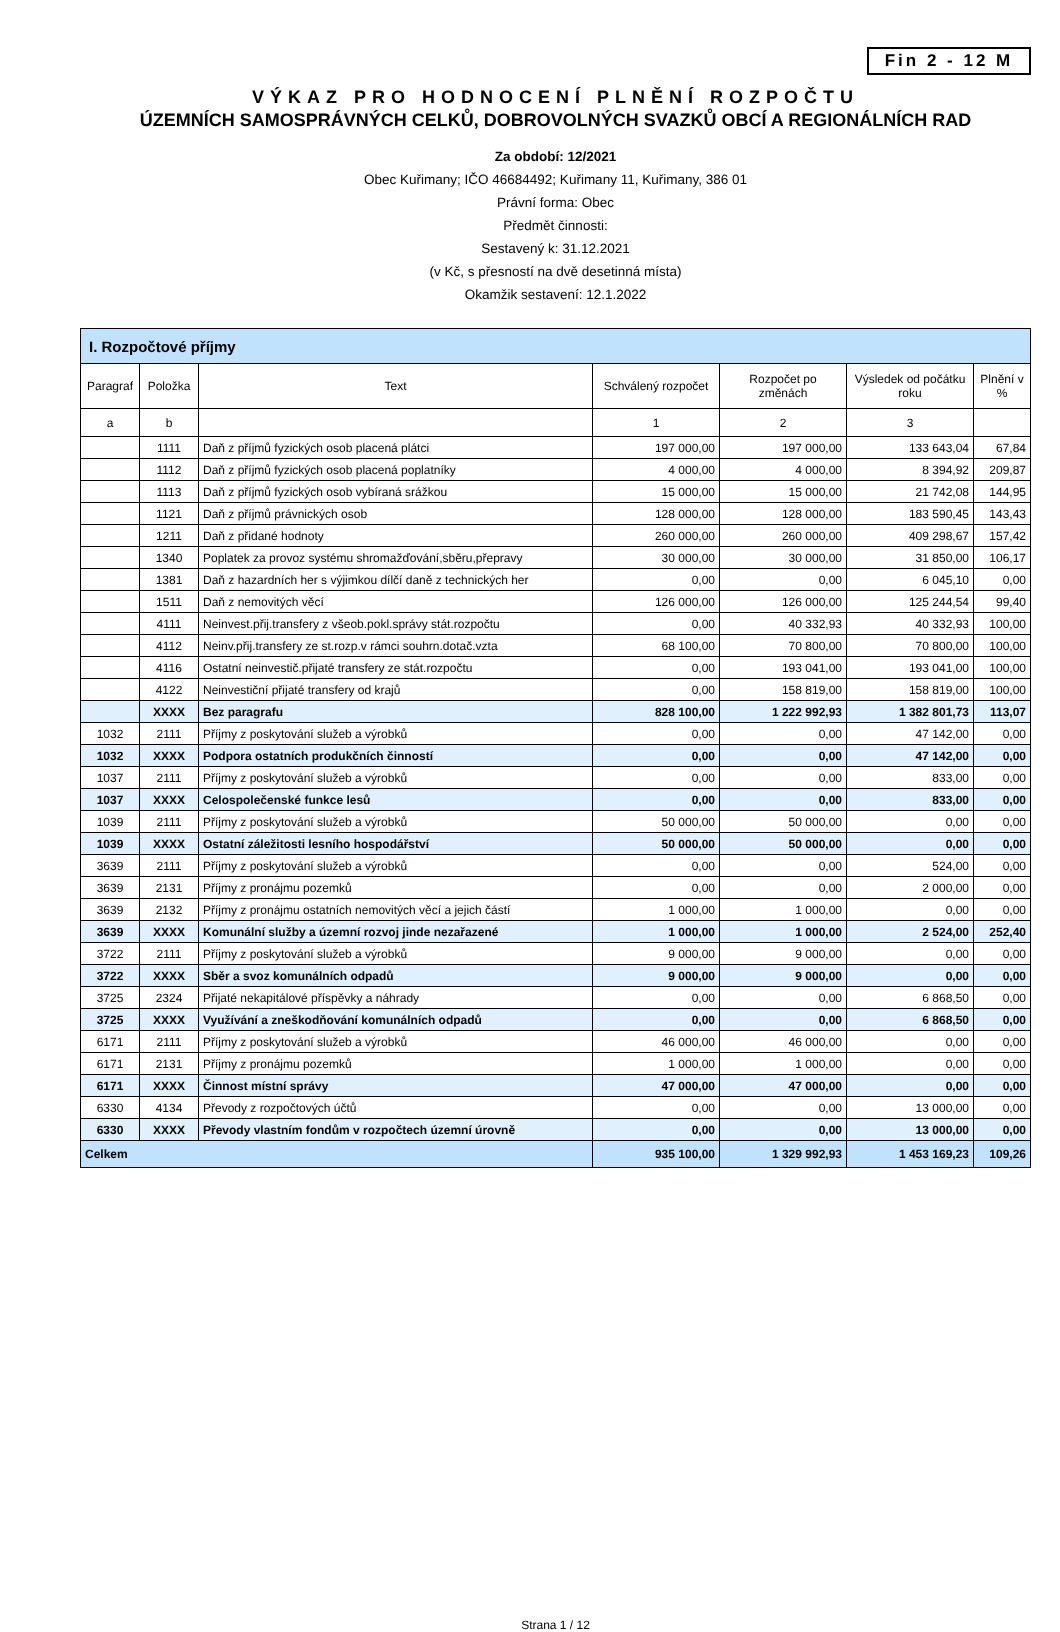Fin 2 - 12 M
VÝKAZ PRO HODNOCENÍ PLNĚNÍ ROZPOČTU
ÚZEMNÍCH SAMOSPRÁVNÝCH CELKŮ, DOBROVOLNÝCH SVAZKŮ OBCÍ A REGIONÁLNÍCH RAD
Za období: 12/2021
Obec Kuřimany; IČO 46684492; Kuřimany 11, Kuřimany, 386 01
Právní forma: Obec
Předmět činnosti:
Sestavený k: 31.12.2021
(v Kč, s přesností na dvě desetinná místa)
Okamžik sestavení: 12.1.2022
| I. Rozpočtové příjmy | | | | | | |
| --- | --- | --- | --- | --- | --- | --- |
| Paragraf | Položka | Text | Schválený rozpočet | Rozpočet po změnách | Výsledek od počátku roku | Plnění v % |
| a | b | | 1 | 2 | 3 | |
| | 1111 | Daň z příjmů fyzických osob placená plátci | 197 000,00 | 197 000,00 | 133 643,04 | 67,84 |
| | 1112 | Daň z příjmů fyzických osob placená poplatníky | 4 000,00 | 4 000,00 | 8 394,92 | 209,87 |
| | 1113 | Daň z příjmů fyzických osob vybíraná srážkou | 15 000,00 | 15 000,00 | 21 742,08 | 144,95 |
| | 1121 | Daň z příjmů právnických osob | 128 000,00 | 128 000,00 | 183 590,45 | 143,43 |
| | 1211 | Daň z přidané hodnoty | 260 000,00 | 260 000,00 | 409 298,67 | 157,42 |
| | 1340 | Poplatek za provoz systému shromažďování,sběru,přepravy | 30 000,00 | 30 000,00 | 31 850,00 | 106,17 |
| | 1381 | Daň z hazardních her s výjimkou dílčí daně z technických her | 0,00 | 0,00 | 6 045,10 | 0,00 |
| | 1511 | Daň z nemovitých věcí | 126 000,00 | 126 000,00 | 125 244,54 | 99,40 |
| | 4111 | Neinvest.přij.transfery z všeob.pokl.správy stát.rozpočtu | 0,00 | 40 332,93 | 40 332,93 | 100,00 |
| | 4112 | Neinv.přij.transfery ze st.rozp.v rámci souhrn.dotač.vzta | 68 100,00 | 70 800,00 | 70 800,00 | 100,00 |
| | 4116 | Ostatní neinvestič.přijaté transfery ze stát.rozpočtu | 0,00 | 193 041,00 | 193 041,00 | 100,00 |
| | 4122 | Neinvestiční přijaté transfery od krajů | 0,00 | 158 819,00 | 158 819,00 | 100,00 |
| | XXXX | Bez paragrafu | 828 100,00 | 1 222 992,93 | 1 382 801,73 | 113,07 |
| 1032 | 2111 | Příjmy z poskytování služeb a výrobků | 0,00 | 0,00 | 47 142,00 | 0,00 |
| 1032 | XXXX | Podpora ostatních produkčních činností | 0,00 | 0,00 | 47 142,00 | 0,00 |
| 1037 | 2111 | Příjmy z poskytování služeb a výrobků | 0,00 | 0,00 | 833,00 | 0,00 |
| 1037 | XXXX | Celospolečenské funkce lesů | 0,00 | 0,00 | 833,00 | 0,00 |
| 1039 | 2111 | Příjmy z poskytování služeb a výrobků | 50 000,00 | 50 000,00 | 0,00 | 0,00 |
| 1039 | XXXX | Ostatní záležitosti lesního hospodářství | 50 000,00 | 50 000,00 | 0,00 | 0,00 |
| 3639 | 2111 | Příjmy z poskytování služeb a výrobků | 0,00 | 0,00 | 524,00 | 0,00 |
| 3639 | 2131 | Příjmy z pronájmu pozemků | 0,00 | 0,00 | 2 000,00 | 0,00 |
| 3639 | 2132 | Příjmy z pronájmu ostatních nemovitých věcí a jejich částí | 1 000,00 | 1 000,00 | 0,00 | 0,00 |
| 3639 | XXXX | Komunální služby a územní rozvoj jinde nezařazené | 1 000,00 | 1 000,00 | 2 524,00 | 252,40 |
| 3722 | 2111 | Příjmy z poskytování služeb a výrobků | 9 000,00 | 9 000,00 | 0,00 | 0,00 |
| 3722 | XXXX | Sběr a svoz komunálních odpadů | 9 000,00 | 9 000,00 | 0,00 | 0,00 |
| 3725 | 2324 | Přijaté nekapitálové příspěvky a náhrady | 0,00 | 0,00 | 6 868,50 | 0,00 |
| 3725 | XXXX | Využívání a zneškodňování komunálních odpadů | 0,00 | 0,00 | 6 868,50 | 0,00 |
| 6171 | 2111 | Příjmy z poskytování služeb a výrobků | 46 000,00 | 46 000,00 | 0,00 | 0,00 |
| 6171 | 2131 | Příjmy z pronájmu pozemků | 1 000,00 | 1 000,00 | 0,00 | 0,00 |
| 6171 | XXXX | Činnost místní správy | 47 000,00 | 47 000,00 | 0,00 | 0,00 |
| 6330 | 4134 | Převody z rozpočtových účtů | 0,00 | 0,00 | 13 000,00 | 0,00 |
| 6330 | XXXX | Převody vlastním fondům v rozpočtech územní úrovně | 0,00 | 0,00 | 13 000,00 | 0,00 |
| Celkem | | | 935 100,00 | 1 329 992,93 | 1 453 169,23 | 109,26 |
Strana 1 / 12